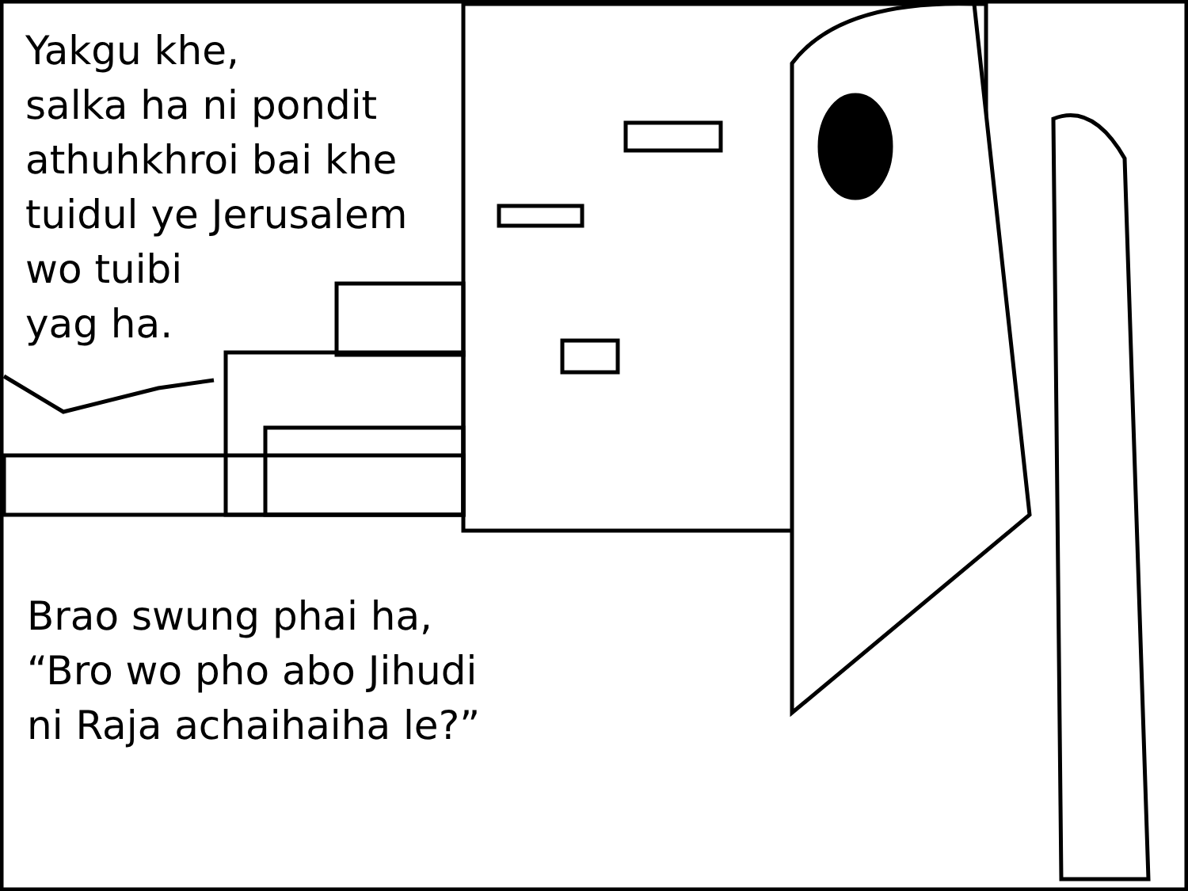Yakgu khe,
salka ha ni pondit
athuhkhroi bai khe
tuidul ye Jerusalem
wo tuibi
yag ha.
Brao swung phai ha,
“Bro wo pho abo Jihudi
ni Raja achaihaiha le?”